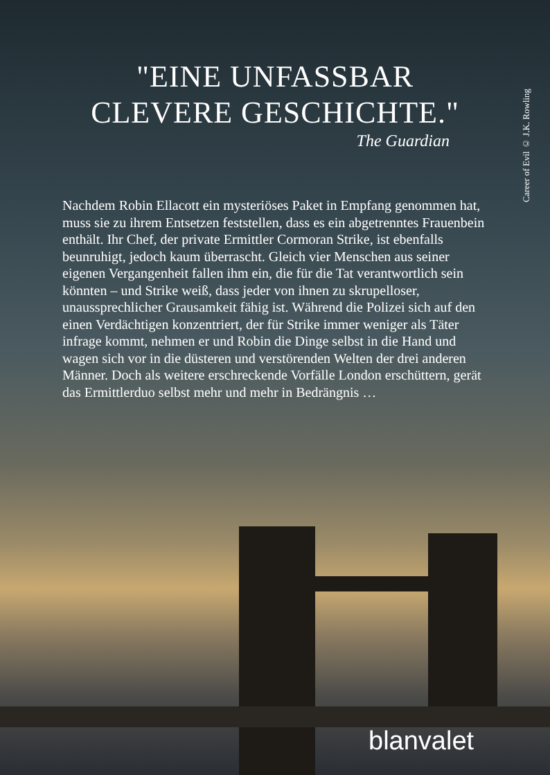"EINE UNFASSBAR
CLEVERE GESCHICHTE."
The Guardian
Career of Evil © J.K. Rowling
Nachdem Robin Ellacott ein mysteriöses Paket in Empfang genommen hat, muss sie zu ihrem Entsetzen feststellen, dass es ein abgetrenntes Frauenbein enthält. Ihr Chef, der private Ermittler Cormoran Strike, ist ebenfalls beunruhigt, jedoch kaum überrascht. Gleich vier Menschen aus seiner eigenen Vergangenheit fallen ihm ein, die für die Tat verantwortlich sein könnten – und Strike weiß, dass jeder von ihnen zu skrupelloser, unaussprechlicher Grausamkeit fähig ist. Während die Polizei sich auf den einen Verdächtigen konzentriert, der für Strike immer weniger als Täter infrage kommt, nehmen er und Robin die Dinge selbst in die Hand und wagen sich vor in die düsteren und verstörenden Welten der drei anderen Männer. Doch als weitere erschreckende Vorfälle London erschüttern, gerät das Ermittlerduo selbst mehr und mehr in Bedrängnis …
blanvalet